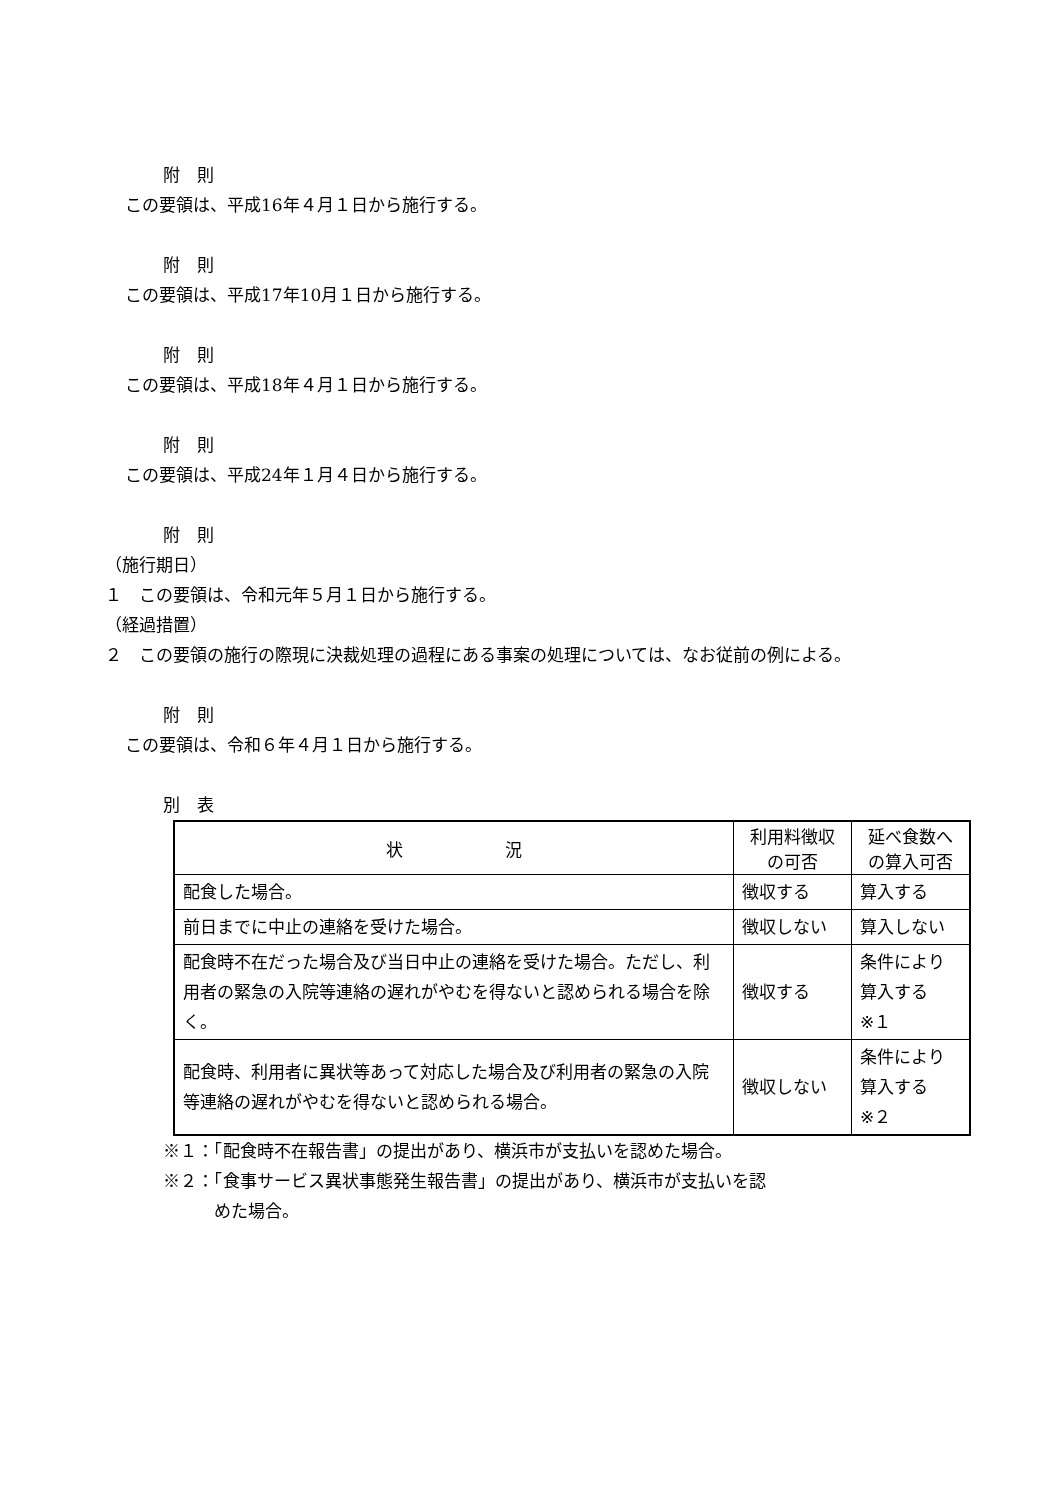附　則
この要領は、平成16年４月１日から施行する。
附　則
この要領は、平成17年10月１日から施行する。
附　則
この要領は、平成18年４月１日から施行する。
附　則
この要領は、平成24年１月４日から施行する。
附　則
（施行期日）
１　この要領は、令和元年５月１日から施行する。
（経過措置）
２　この要領の施行の際現に決裁処理の過程にある事案の処理については、なお従前の例による。
附　則
この要領は、令和６年４月１日から施行する。
別　表
| 状 況 | 利用料徴収 の可否 | 延べ食数へ の算入可否 |
| --- | --- | --- |
| 配食した場合。 | 徴収する | 算入する |
| 前日までに中止の連絡を受けた場合。 | 徴収しない | 算入しない |
| 配食時不在だった場合及び当日中止の連絡を受けた場合。ただし、利用者の緊急の入院等連絡の遅れがやむを得ないと認められる場合を除く。 | 徴収する | 条件により 算入する ※１ |
| 配食時、利用者に異状等あって対応した場合及び利用者の緊急の入院等連絡の遅れがやむを得ないと認められる場合。 | 徴収しない | 条件により 算入する ※２ |
※１：「配食時不在報告書」の提出があり、横浜市が支払いを認めた場合。
※２：「食事サービス異状事態発生報告書」の提出があり、横浜市が支払いを認
　　　めた場合。